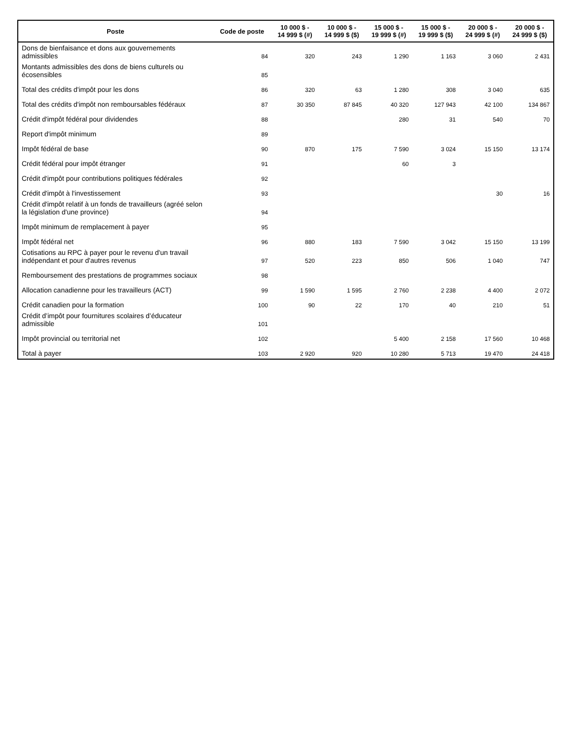| Poste | Code de poste | 10 000 $ - 14 999 $ (#) | 10 000 $ - 14 999 $ ($) | 15 000 $ - 19 999 $ (#) | 15 000 $ - 19 999 $ ($) | 20 000 $ - 24 999 $ (#) | 20 000 $ - 24 999 $ ($) |
| --- | --- | --- | --- | --- | --- | --- | --- |
| Dons de bienfaisance et dons aux gouvernements admissibles | 84 | 320 | 243 | 1 290 | 1 163 | 3 060 | 2 431 |
| Montants admissibles des dons de biens culturels ou écosensibles | 85 | | | | | | |
| Total des crédits d'impôt pour les dons | 86 | 320 | 63 | 1 280 | 308 | 3 040 | 635 |
| Total des crédits d'impôt non remboursables fédéraux | 87 | 30 350 | 87 845 | 40 320 | 127 943 | 42 100 | 134 867 |
| Crédit d'impôt fédéral pour dividendes | 88 | | | 280 | 31 | 540 | 70 |
| Report d'impôt minimum | 89 | | | | | | |
| Impôt fédéral de base | 90 | 870 | 175 | 7 590 | 3 024 | 15 150 | 13 174 |
| Crédit fédéral pour impôt étranger | 91 | | | 60 | 3 | | |
| Crédit d'impôt pour contributions politiques fédérales | 92 | | | | | | |
| Crédit d'impôt à l'investissement | 93 | | | | | 30 | 16 |
| Crédit d'impôt relatif à un fonds de travailleurs (agréé selon la législation d'une province) | 94 | | | | | | |
| Impôt minimum de remplacement à payer | 95 | | | | | | |
| Impôt fédéral net | 96 | 880 | 183 | 7 590 | 3 042 | 15 150 | 13 199 |
| Cotisations au RPC à payer pour le revenu d'un travail indépendant et pour d'autres revenus | 97 | 520 | 223 | 850 | 506 | 1 040 | 747 |
| Remboursement des prestations de programmes sociaux | 98 | | | | | | |
| Allocation canadienne pour les travailleurs (ACT) | 99 | 1 590 | 1 595 | 2 760 | 2 238 | 4 400 | 2 072 |
| Crédit canadien pour la formation | 100 | 90 | 22 | 170 | 40 | 210 | 51 |
| Crédit d’impôt pour fournitures scolaires d’éducateur admissible | 101 | | | | | | |
| Impôt provincial ou territorial net | 102 | | | 5 400 | 2 158 | 17 560 | 10 468 |
| Total à payer | 103 | 2 920 | 920 | 10 280 | 5 713 | 19 470 | 24 418 |